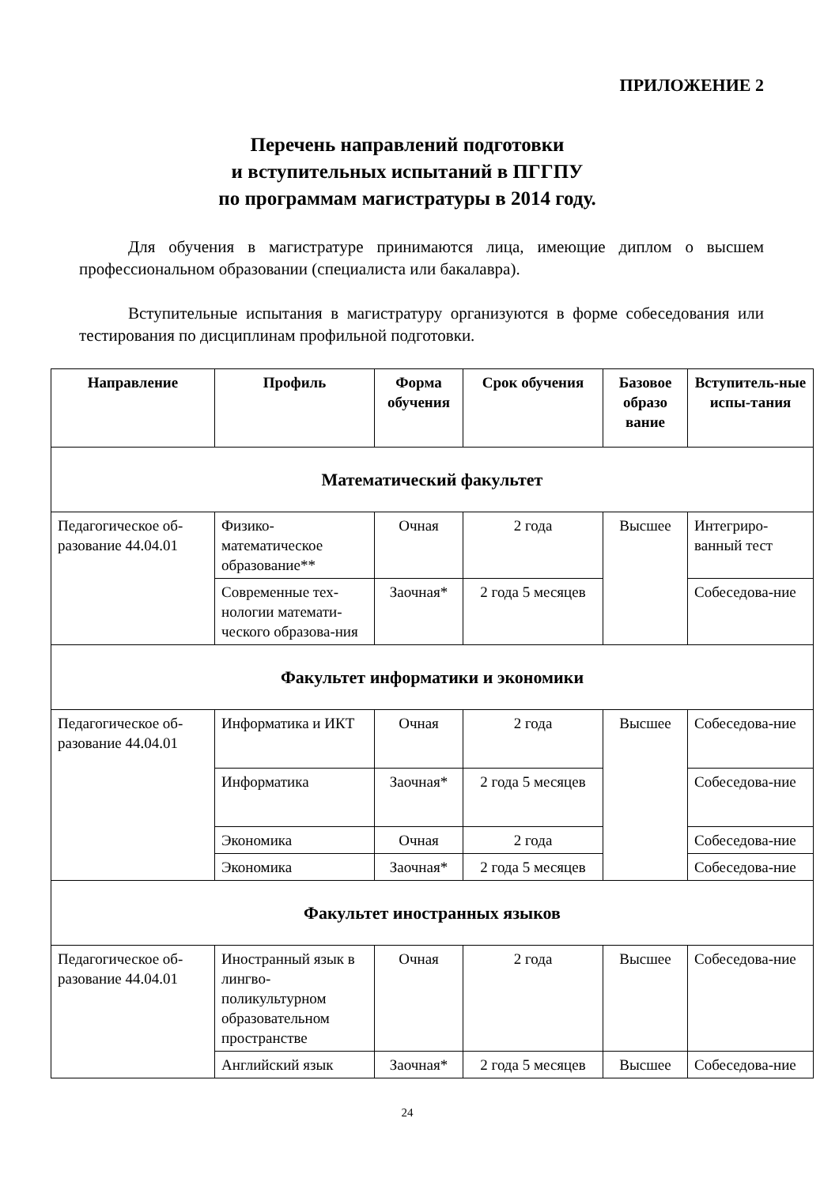ПРИЛОЖЕНИЕ 2
Перечень направлений подготовки
и вступительных испытаний в ПГГПУ
по программам магистратуры в 2014 году.
Для обучения в магистратуре принимаются лица, имеющие диплом о высшем профессиональном образовании (специалиста или бакалавра).
Вступительные испытания в магистратуру организуются в форме собеседования или тестирования по дисциплинам профильной подготовки.
| Направление | Профиль | Форма обучения | Срок обучения | Базовое образо вание | Вступитель-ные испы-тания |
| --- | --- | --- | --- | --- | --- |
| Математический факультет | | | | | |
| Педагогическое об-разование 44.04.01 | Физико-математическое образование** | Очная | 2 года | Высшее | Интегриро-ванный тест |
| | Современные тех-нологии математи-ческого образова-ния | Заочная* | 2 года 5 месяцев | | Собеседова-ние |
| Факультет информатики и экономики | | | | | |
| Педагогическое об-разование 44.04.01 | Информатика и ИКТ | Очная | 2 года | Высшее | Собеседова-ние |
| | Информатика | Заочная* | 2 года 5 месяцев | | Собеседова-ние |
| | Экономика | Очная | 2 года | | Собеседова-ние |
| | Экономика | Заочная* | 2 года 5 месяцев | | Собеседова-ние |
| Факультет иностранных языков | | | | | |
| Педагогическое об-разование 44.04.01 | Иностранный язык в лингво-поликультурном образовательном пространстве | Очная | 2 года | Высшее | Собеседова-ние |
| | Английский язык | Заочная* | 2 года 5 месяцев | Высшее | Собеседова-ние |
24